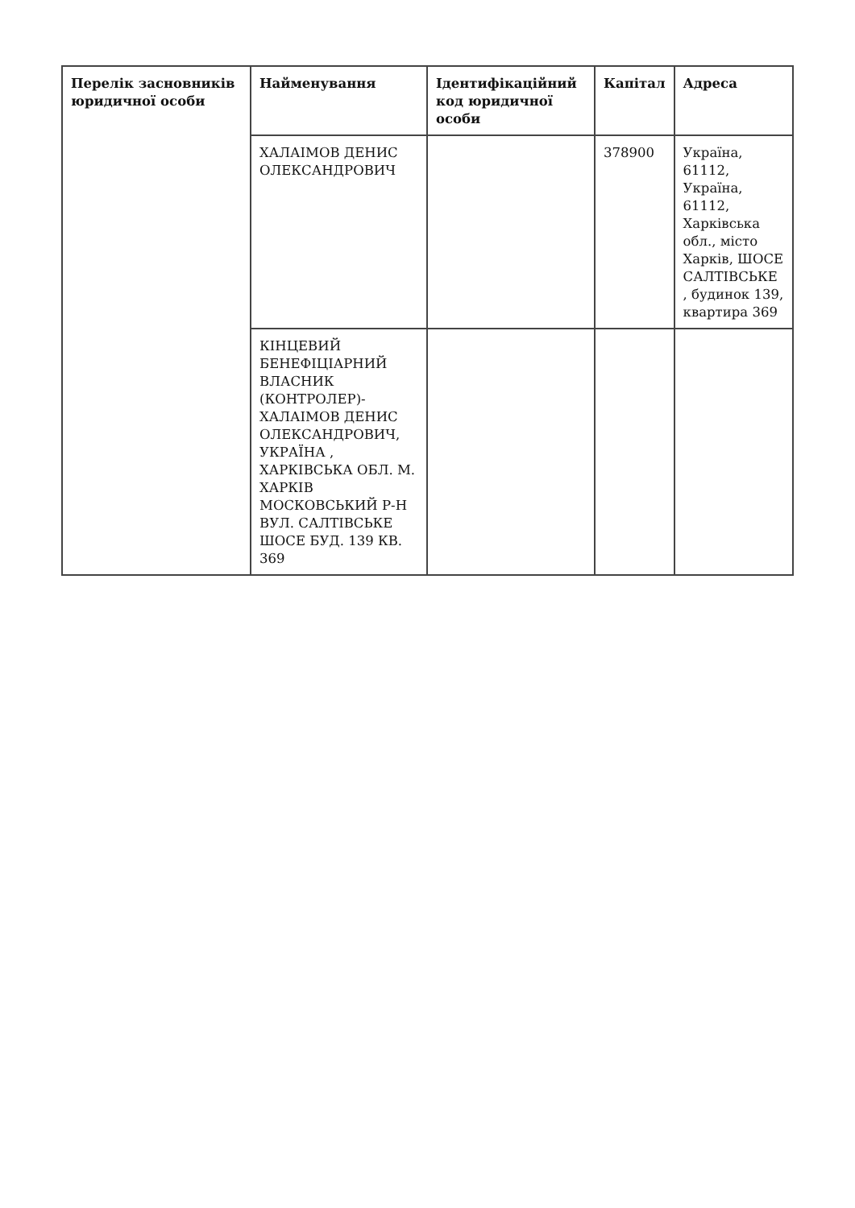| Перелік засновників юридичної особи | Найменування | Ідентифікаційний код юридичної особи | Капітал | Адреса |
| --- | --- | --- | --- | --- |
| | ХАЛАІМОВ ДЕНИС ОЛЕКСАНДРОВИЧ | | 378900 | Україна, 61112, Україна, 61112, Харківська обл., місто Харків, ШОСЕ САЛТІВСЬКЕ , будинок 139, квартира 369 |
| | КІНЦЕВИЙ БЕНЕФІЦІАРНИЙ ВЛАСНИК (КОНТРОЛЕР)-ХАЛАІМОВ ДЕНИС ОЛЕКСАНДРОВИЧ, УКРАЇНА , ХАРКІВСЬКА ОБЛ. М. ХАРКІВ МОСКОВСЬКИЙ Р-Н ВУЛ. САЛТІВСЬКЕ ШОСЕ БУД. 139 КВ. 369 | | | |